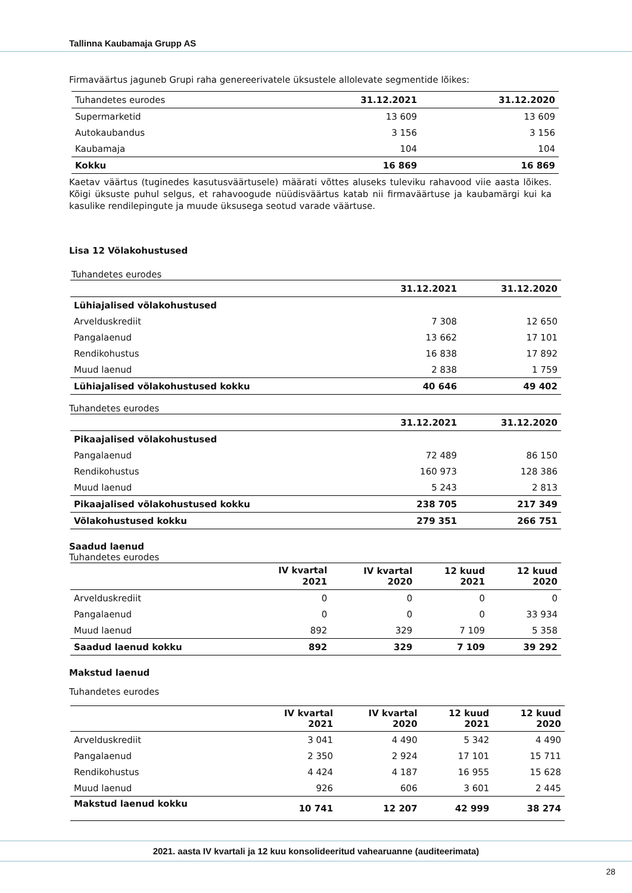Tallinna Kaubamaja Grupp AS
Firmaväärtus jaguneb Grupi raha genereerivatele üksustele allolevate segmentide lõikes:
| Tuhandetes eurodes | 31.12.2021 | 31.12.2020 |
| Supermarketid | 13 609 | 13 609 |
| Autokaubandus | 3 156 | 3 156 |
| Kaubamaja | 104 | 104 |
| Kokku | 16 869 | 16 869 |
Kaetav väärtus (tuginedes kasutusväärtusele) määrati võttes aluseks tuleviku rahavood viie aasta lõikes. Kõigi üksuste puhul selgus, et rahavoogude nüüdisväärtus katab nii firmaväärtuse ja kaubamärgi kui ka kasulike rendilepingute ja muude üksusega seotud varade väärtuse.
Lisa 12 Võlakohustused
Tuhandetes eurodes
| | 31.12.2021 | 31.12.2020 |
| Lühiajalised võlakohustused | | |
| Arvelduskrediit | 7 308 | 12 650 |
| Pangalaenud | 13 662 | 17 101 |
| Rendikohustus | 16 838 | 17 892 |
| Muud laenud | 2 838 | 1 759 |
| Lühiajalised võlakohustused kokku | 40 646 | 49 402 |
Tuhandetes eurodes
| | 31.12.2021 | 31.12.2020 |
| Pikaajalised võlakohustused | | |
| Pangalaenud | 72 489 | 86 150 |
| Rendikohustus | 160 973 | 128 386 |
| Muud laenud | 5 243 | 2 813 |
| Pikaajalised võlakohustused kokku | 238 705 | 217 349 |
| Võlakohustused kokku | 279 351 | 266 751 |
Saadud laenud
Tuhandetes eurodes
| | IV kvartal 2021 | IV kvartal 2020 | 12 kuud 2021 | 12 kuud 2020 |
| Arvelduskrediit | 0 | 0 | 0 | 0 |
| Pangalaenud | 0 | 0 | 0 | 33 934 |
| Muud laenud | 892 | 329 | 7 109 | 5 358 |
| Saadud laenud kokku | 892 | 329 | 7 109 | 39 292 |
Makstud laenud
Tuhandetes eurodes
| | IV kvartal 2021 | IV kvartal 2020 | 12 kuud 2021 | 12 kuud 2020 |
| Arvelduskrediit | 3 041 | 4 490 | 5 342 | 4 490 |
| Pangalaenud | 2 350 | 2 924 | 17 101 | 15 711 |
| Rendikohustus | 4 424 | 4 187 | 16 955 | 15 628 |
| Muud laenud | 926 | 606 | 3 601 | 2 445 |
| Makstud laenud kokku | 10 741 | 12 207 | 42 999 | 38 274 |
2021. aasta IV kvartali ja 12 kuu konsolideeritud vahearuanne (auditeerimata)
28